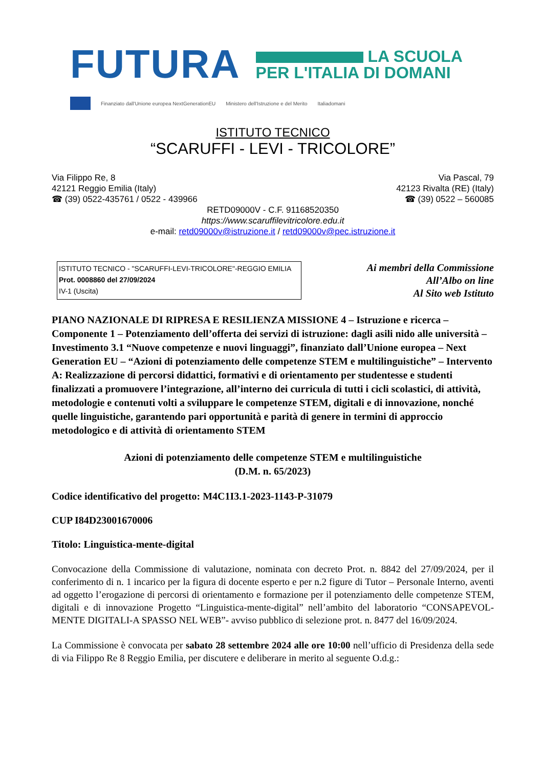FUTURA
LA SCUOLA
PER L'ITALIA DI DOMANI
Finanziato dall'Unione europea NextGenerationEU Ministero dell'Istruzione e del Merito Italiadomani
ISTITUTO TECNICO
“SCARUFFI - LEVI - TRICOLORE”
Via Filippo Re, 8
42121 Reggio Emilia (Italy)
☎ (39) 0522-435761 / 0522 - 439966
Via Pascal, 79
42123 Rivalta (RE) (Italy)
☎ (39) 0522 – 560085
RETD09000V - C.F. 91168520350
https://www.scaruffilevitricolore.edu.it
e-mail: retd09000v@istruzione.it / retd09000v@pec.istruzione.it
ISTITUTO TECNICO - "SCARUFFI-LEVI-TRICOLORE"-REGGIO EMILIA
Prot. 0008860 del 27/09/2024
IV-1 (Uscita)
Ai membri della Commissione
All’Albo on line
Al Sito web Istituto
PIANO NAZIONALE DI RIPRESA E RESILIENZA MISSIONE 4 – Istruzione e ricerca – Componente 1 – Potenziamento dell’offerta dei servizi di istruzione: dagli asili nido alle università – Investimento 3.1 “Nuove competenze e nuovi linguaggi”, finanziato dall’Unione europea – Next Generation EU – “Azioni di potenziamento delle competenze STEM e multilinguistiche” – Intervento A: Realizzazione di percorsi didattici, formativi e di orientamento per studentesse e studenti finalizzati a promuovere l’integrazione, all’interno dei curricula di tutti i cicli scolastici, di attività, metodologie e contenuti volti a sviluppare le competenze STEM, digitali e di innovazione, nonché quelle linguistiche, garantendo pari opportunità e parità di genere in termini di approccio metodologico e di attività di orientamento STEM
Azioni di potenziamento delle competenze STEM e multilinguistiche
(D.M. n. 65/2023)
Codice identificativo del progetto: M4C1I3.1-2023-1143-P-31079
CUP I84D23001670006
Titolo: Linguistica-mente-digital
Convocazione della Commissione di valutazione, nominata con decreto Prot. n. 8842 del 27/09/2024, per il conferimento di n. 1 incarico per la figura di docente esperto e per n.2 figure di Tutor – Personale Interno, aventi ad oggetto l’erogazione di percorsi di orientamento e formazione per il potenziamento delle competenze STEM, digitali e di innovazione Progetto “Linguistica-mente-digital” nell’ambito del laboratorio “CONSAPEVOL-MENTE DIGITALI-A SPASSO NEL WEB”- avviso pubblico di selezione prot. n. 8477 del 16/09/2024.
La Commissione è convocata per sabato 28 settembre 2024 alle ore 10:00 nell’ufficio di Presidenza della sede di via Filippo Re 8 Reggio Emilia, per discutere e deliberare in merito al seguente O.d.g.: